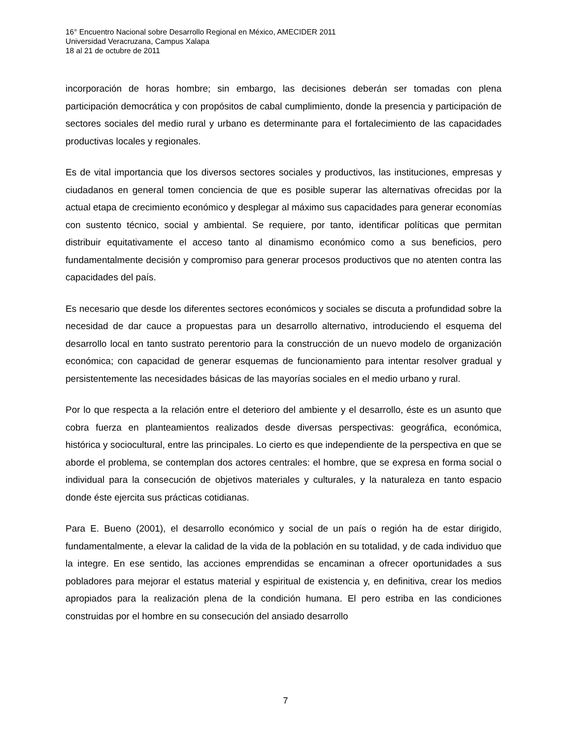16° Encuentro Nacional sobre Desarrollo Regional en México, AMECIDER 2011
Universidad Veracruzana, Campus Xalapa
18 al 21 de octubre de 2011
incorporación de horas hombre; sin embargo, las decisiones deberán ser tomadas con plena participación democrática y con propósitos de cabal cumplimiento, donde la presencia y participación de sectores sociales del medio rural y urbano es determinante para el fortalecimiento de las capacidades productivas locales y regionales.
Es de vital importancia que los diversos sectores sociales y productivos, las instituciones, empresas y ciudadanos en general tomen conciencia de que es posible superar las alternativas ofrecidas por la actual etapa de crecimiento económico y desplegar al máximo sus capacidades para generar economías con sustento técnico, social y ambiental. Se requiere, por tanto, identificar políticas que permitan distribuir equitativamente el acceso tanto al dinamismo económico como a sus beneficios, pero fundamentalmente decisión y compromiso para generar procesos productivos que no atenten contra las capacidades del país.
Es necesario que desde los diferentes sectores económicos y sociales se discuta a profundidad sobre la necesidad de dar cauce a propuestas para un desarrollo alternativo, introduciendo el esquema del desarrollo local en tanto sustrato perentorio para la construcción de un nuevo modelo de organización económica; con capacidad de generar esquemas de funcionamiento para intentar resolver gradual y persistentemente las necesidades básicas de las mayorías sociales en el medio urbano y rural.
Por lo que respecta a la relación entre el deterioro del ambiente y el desarrollo, éste es un asunto que cobra fuerza en planteamientos realizados desde diversas perspectivas: geográfica, económica, histórica y sociocultural, entre las principales. Lo cierto es que independiente de la perspectiva en que se aborde el problema, se contemplan dos actores centrales: el hombre, que se expresa en forma social o individual para la consecución de objetivos materiales y culturales, y la naturaleza en tanto espacio donde éste ejercita sus prácticas cotidianas.
Para E. Bueno (2001), el desarrollo económico y social de un país o región ha de estar dirigido, fundamentalmente, a elevar la calidad de la vida de la población en su totalidad, y de cada individuo que la integre. En ese sentido, las acciones emprendidas se encaminan a ofrecer oportunidades a sus pobladores para mejorar el estatus material y espiritual de existencia y, en definitiva, crear los medios apropiados para la realización plena de la condición humana. El pero estriba en las condiciones construidas por el hombre en su consecución del ansiado desarrollo
7